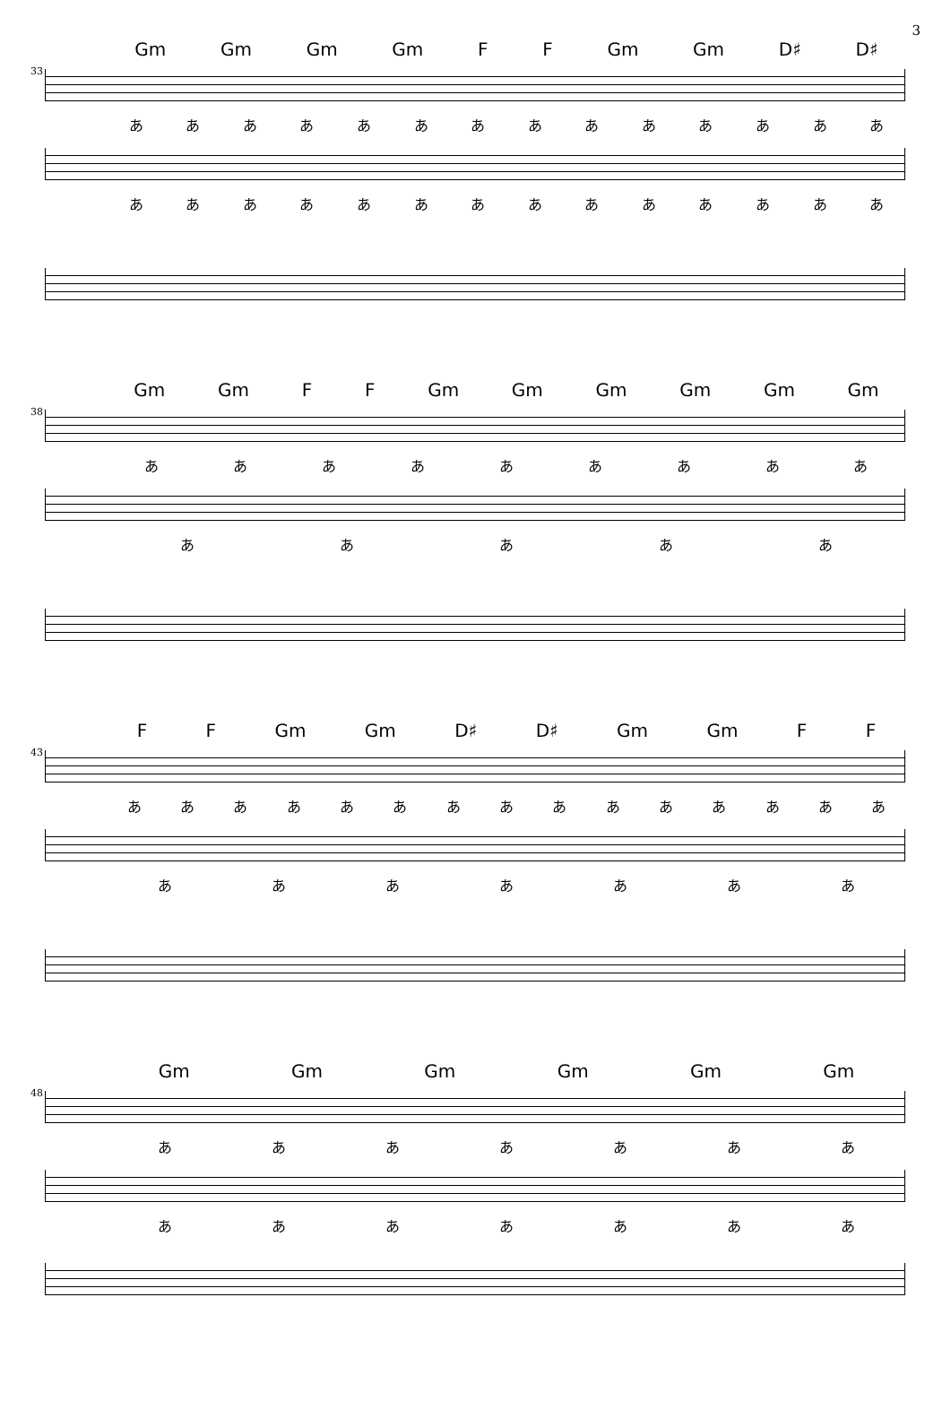3
33
Gm Gm Gm Gm F F Gm Gm D♯ D♯
ああああああああああああああ
ああああああああああああああ
38
Gm Gm F F Gm Gm Gm Gm Gm Gm
あああああああああ
あああああ
43
F F Gm Gm D♯ D♯ Gm Gm F F
あああああああああああああああ
あああああああ
48
Gm Gm Gm Gm Gm Gm
あああああああ
あああああああ